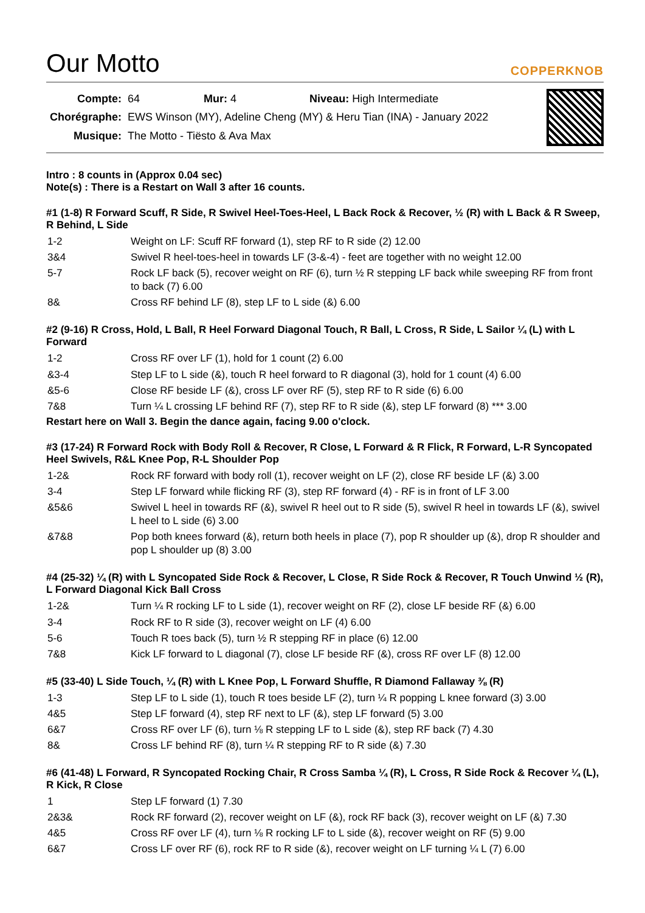Our Motto
COPPERKNOB
| Compte: | 64 Mur: 4 Niveau: High Intermediate |
| Chorégraphe: | EWS Winson (MY), Adeline Cheng (MY) & Heru Tian (INA) - January 2022 |
| Musique: | The Motto - Tiësto & Ava Max |
Intro : 8 counts in (Approx 0.04 sec)
Note(s) : There is a Restart on Wall 3 after 16 counts.
#1 (1-8) R Forward Scuff, R Side, R Swivel Heel-Toes-Heel, L Back Rock & Recover, ½ (R) with L Back & R Sweep, R Behind, L Side
| 1-2 | Weight on LF: Scuff RF forward (1), step RF to R side (2) 12.00 |
| 3&4 | Swivel R heel-toes-heel in towards LF (3-&-4) - feet are together with no weight 12.00 |
| 5-7 | Rock LF back (5), recover weight on RF (6), turn ½ R stepping LF back while sweeping RF from front to back (7) 6.00 |
| 8& | Cross RF behind LF (8), step LF to L side (&) 6.00 |
#2 (9-16) R Cross, Hold, L Ball, R Heel Forward Diagonal Touch, R Ball, L Cross, R Side, L Sailor ¼ (L) with L Forward
| 1-2 | Cross RF over LF (1), hold for 1 count (2) 6.00 |
| &3-4 | Step LF to L side (&), touch R heel forward to R diagonal (3), hold for 1 count (4) 6.00 |
| &5-6 | Close RF beside LF (&), cross LF over RF (5), step RF to R side (6) 6.00 |
| 7&8 | Turn ¼ L crossing LF behind RF (7), step RF to R side (&), step LF forward (8) *** 3.00 |
Restart here on Wall 3. Begin the dance again, facing 9.00 o'clock.
#3 (17-24) R Forward Rock with Body Roll & Recover, R Close, L Forward & R Flick, R Forward, L-R Syncopated Heel Swivels, R&L Knee Pop, R-L Shoulder Pop
| 1-2& | Rock RF forward with body roll (1), recover weight on LF (2), close RF beside LF (&) 3.00 |
| 3-4 | Step LF forward while flicking RF (3), step RF forward (4) - RF is in front of LF 3.00 |
| &5&6 | Swivel L heel in towards RF (&), swivel R heel out to R side (5), swivel R heel in towards LF (&), swivel L heel to L side (6) 3.00 |
| &7&8 | Pop both knees forward (&), return both heels in place (7), pop R shoulder up (&), drop R shoulder and pop L shoulder up (8) 3.00 |
#4 (25-32) ¼ (R) with L Syncopated Side Rock & Recover, L Close, R Side Rock & Recover, R Touch Unwind ½ (R), L Forward Diagonal Kick Ball Cross
| 1-2& | Turn ¼ R rocking LF to L side (1), recover weight on RF (2), close LF beside RF (&) 6.00 |
| 3-4 | Rock RF to R side (3), recover weight on LF (4) 6.00 |
| 5-6 | Touch R toes back (5), turn ½ R stepping RF in place (6) 12.00 |
| 7&8 | Kick LF forward to L diagonal (7), close LF beside RF (&), cross RF over LF (8) 12.00 |
#5 (33-40) L Side Touch, ¼ (R) with L Knee Pop, L Forward Shuffle, R Diamond Fallaway ⅜ (R)
| 1-3 | Step LF to L side (1), touch R toes beside LF (2), turn ¼ R popping L knee forward (3) 3.00 |
| 4&5 | Step LF forward (4), step RF next to LF (&), step LF forward (5) 3.00 |
| 6&7 | Cross RF over LF (6), turn ⅛ R stepping LF to L side (&), step RF back (7) 4.30 |
| 8& | Cross LF behind RF (8), turn ¼ R stepping RF to R side (&) 7.30 |
#6 (41-48) L Forward, R Syncopated Rocking Chair, R Cross Samba ¼ (R), L Cross, R Side Rock & Recover ¼ (L), R Kick, R Close
| 1 | Step LF forward (1) 7.30 |
| 2&3& | Rock RF forward (2), recover weight on LF (&), rock RF back (3), recover weight on LF (&) 7.30 |
| 4&5 | Cross RF over LF (4), turn ⅛ R rocking LF to L side (&), recover weight on RF (5) 9.00 |
| 6&7 | Cross LF over RF (6), rock RF to R side (&), recover weight on LF turning ¼ L (7) 6.00 |